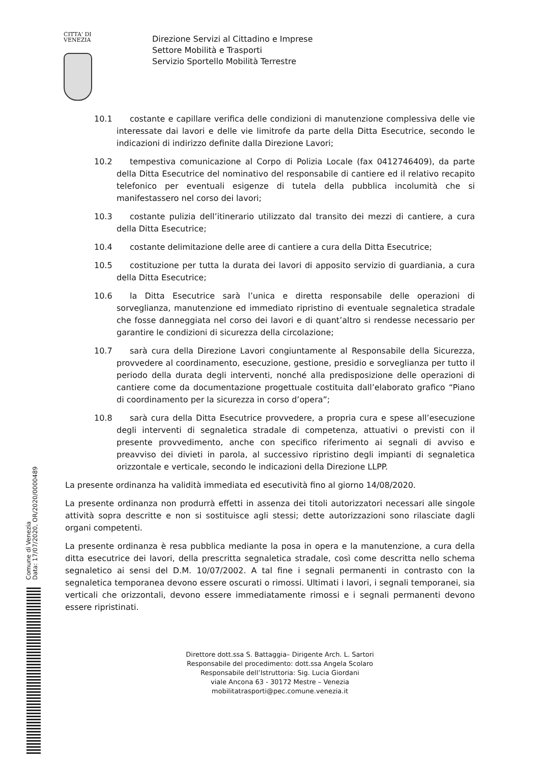CITTA' DI
VENEZIA
Direzione Servizi al Cittadino e Imprese
Settore Mobilità e Trasporti
Servizio Sportello Mobilità Terrestre
10.1 costante e capillare verifica delle condizioni di manutenzione complessiva delle vie interessate dai lavori e delle vie limitrofe da parte della Ditta Esecutrice, secondo le indicazioni di indirizzo definite dalla Direzione Lavori;
10.2 tempestiva comunicazione al Corpo di Polizia Locale (fax 0412746409), da parte della Ditta Esecutrice del nominativo del responsabile di cantiere ed il relativo recapito telefonico per eventuali esigenze di tutela della pubblica incolumità che si manifestassero nel corso dei lavori;
10.3 costante pulizia dell’itinerario utilizzato dal transito dei mezzi di cantiere, a cura della Ditta Esecutrice;
10.4 costante delimitazione delle aree di cantiere a cura della Ditta Esecutrice;
10.5 costituzione per tutta la durata dei lavori di apposito servizio di guardiania, a cura della Ditta Esecutrice;
10.6 la Ditta Esecutrice sarà l’unica e diretta responsabile delle operazioni di sorveglianza, manutenzione ed immediato ripristino di eventuale segnaletica stradale che fosse danneggiata nel corso dei lavori e di quant’altro si rendesse necessario per garantire le condizioni di sicurezza della circolazione;
10.7 sarà cura della Direzione Lavori congiuntamente al Responsabile della Sicurezza, provvedere al coordinamento, esecuzione, gestione, presidio e sorveglianza per tutto il periodo della durata degli interventi, nonché alla predisposizione delle operazioni di cantiere come da documentazione progettuale costituita dall’elaborato grafico “Piano di coordinamento per la sicurezza in corso d’opera”;
10.8 sarà cura della Ditta Esecutrice provvedere, a propria cura e spese all’esecuzione degli interventi di segnaletica stradale di competenza, attuativi o previsti con il presente provvedimento, anche con specifico riferimento ai segnali di avviso e preavviso dei divieti in parola, al successivo ripristino degli impianti di segnaletica orizzontale e verticale, secondo le indicazioni della Direzione LLPP.
La presente ordinanza ha validità immediata ed esecutività fino al giorno 14/08/2020.
La presente ordinanza non produrrà effetti in assenza dei titoli autorizzatori necessari alle singole attività sopra descritte e non si sostituisce agli stessi; dette autorizzazioni sono rilasciate dagli organi competenti.
La presente ordinanza è resa pubblica mediante la posa in opera e la manutenzione, a cura della ditta esecutrice dei lavori, della prescritta segnaletica stradale, così come descritta nello schema segnaletico ai sensi del D.M. 10/07/2002. A tal fine i segnali permanenti in contrasto con la segnaletica temporanea devono essere oscurati o rimossi. Ultimati i lavori, i segnali temporanei, sia verticali che orizzontali, devono essere immediatamente rimossi e i segnali permanenti devono essere ripristinati.
Comune di Venezia
Data: 17/07/2020, OR/2020/0000489
Direttore dott.ssa S. Battaggia– Dirigente Arch. L. Sartori
Responsabile del procedimento: dott.ssa Angela Scolaro
Responsabile dell’Istruttoria: Sig. Lucia Giordani
viale Ancona 63 - 30172 Mestre – Venezia
mobilitatrasporti@pec.comune.venezia.it